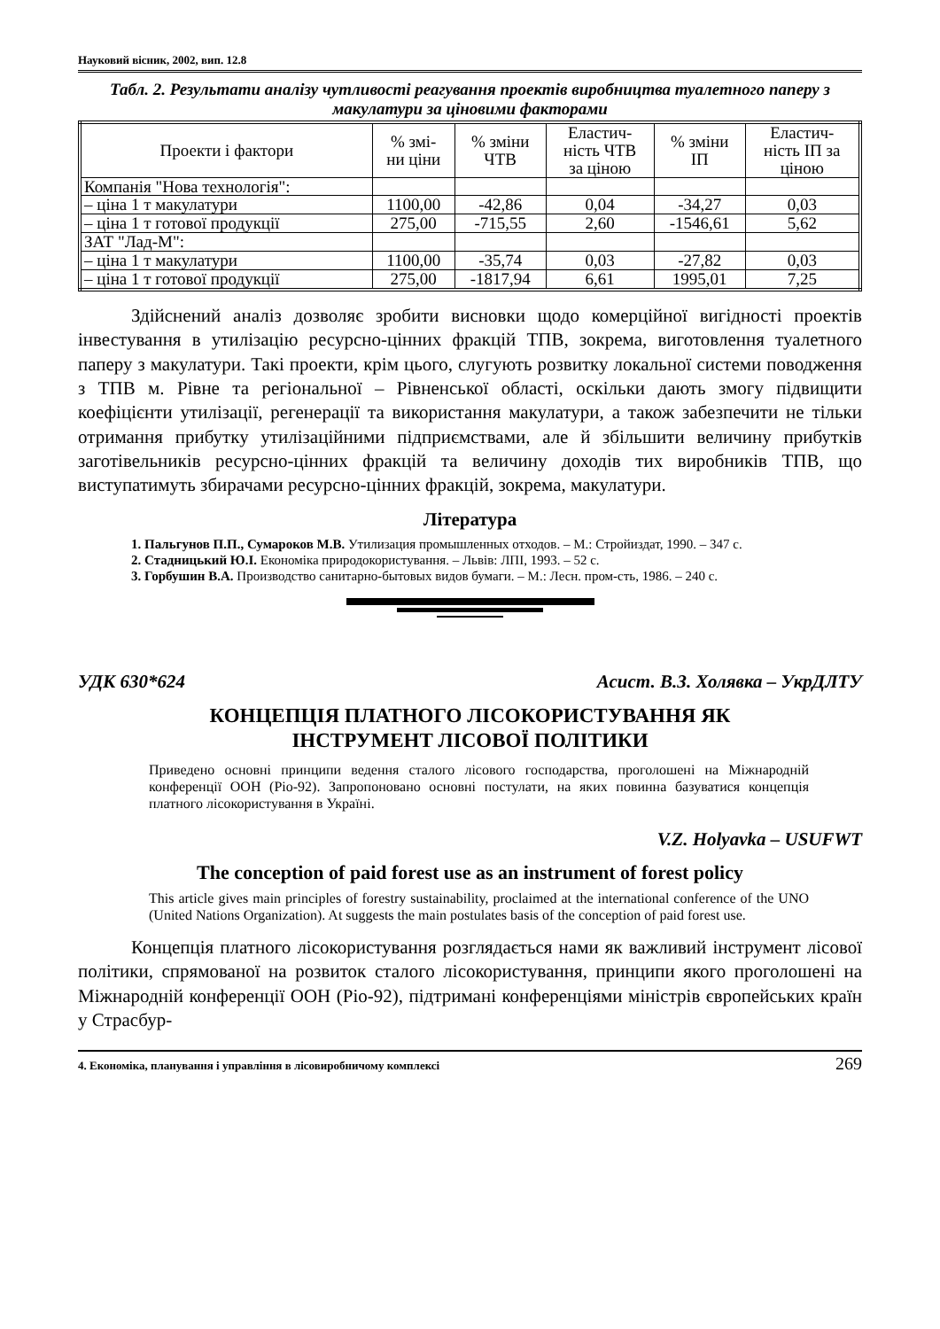Науковий вісник, 2002, вип. 12.8
Табл. 2. Результати аналізу чутливості реагування проектів виробництва туалетного паперу з макулатури за ціновими факторами
| Проекти і фактори | % змі- ни ціни | % зміни ЧТВ | Еластич- ність ЧТВ за ціною | % зміни ІП | Еластич- ність ІП за ціною |
| --- | --- | --- | --- | --- | --- |
| Компанія "Нова технологія": | | | | | |
| – ціна 1 т макулатури | 1100,00 | -42,86 | 0,04 | -34,27 | 0,03 |
| – ціна 1 т готової продукції | 275,00 | -715,55 | 2,60 | -1546,61 | 5,62 |
| ЗАТ "Лад-М": | | | | | |
| – ціна 1 т макулатури | 1100,00 | -35,74 | 0,03 | -27,82 | 0,03 |
| – ціна 1 т готової продукції | 275,00 | -1817,94 | 6,61 | 1995,01 | 7,25 |
Здійснений аналіз дозволяє зробити висновки щодо комерційної вигідності проектів інвестування в утилізацію ресурсно-цінних фракцій ТПВ, зокрема, виготовлення туалетного паперу з макулатури. Такі проекти, крім цього, слугують розвитку локальної системи поводження з ТПВ м. Рівне та регіональної – Рівненської області, оскільки дають змогу підвищити коефіцієнти утилізації, регенерації та використання макулатури, а також забезпечити не тільки отримання прибутку утилізаційними підприємствами, але й збільшити величину прибутків заготівельників ресурсно-цінних фракцій та величину доходів тих виробників ТПВ, що виступатимуть збирачами ресурсно-цінних фракцій, зокрема, макулатури.
Література
1. Пальгунов П.П., Сумароков М.В. Утилизация промышленных отходов. – М.: Стройиздат, 1990. – 347 с.
2. Стадницький Ю.І. Економіка природокористування. – Львів: ЛПІ, 1993. – 52 с.
3. Горбушин В.А. Производство санитарно-бытовых видов бумаги. – М.: Лесн. пром-сть, 1986. – 240 с.
УДК 630*624 Асист. В.З. Холявка – УкрДЛТУ
КОНЦЕПЦІЯ ПЛАТНОГО ЛІСОКОРИСТУВАННЯ ЯК
ІНСТРУМЕНТ ЛІСОВОЇ ПОЛІТИКИ
Приведено основні принципи ведення сталого лісового господарства, проголошені на Міжнародній конференції ООН (Ріо-92). Запропоновано основні постулати, на яких повинна базуватися концепція платного лісокористування в Україні.
V.Z. Holyavka – USUFWT
The conception of paid forest use as an instrument of forest policy
This article gives main principles of forestry sustainability, proclaimed at the international conference of the UNO (United Nations Organization). At suggests the main postulates basis of the conception of paid forest use.
Концепція платного лісокористування розглядається нами як важливий інструмент лісової політики, спрямованої на розвиток сталого лісокористування, принципи якого проголошені на Міжнародній конференції ООН (Ріо-92), підтримані конференціями міністрів європейських країн у Страсбур-
4. Економіка, планування і управління в лісовиробничому комплексі 269